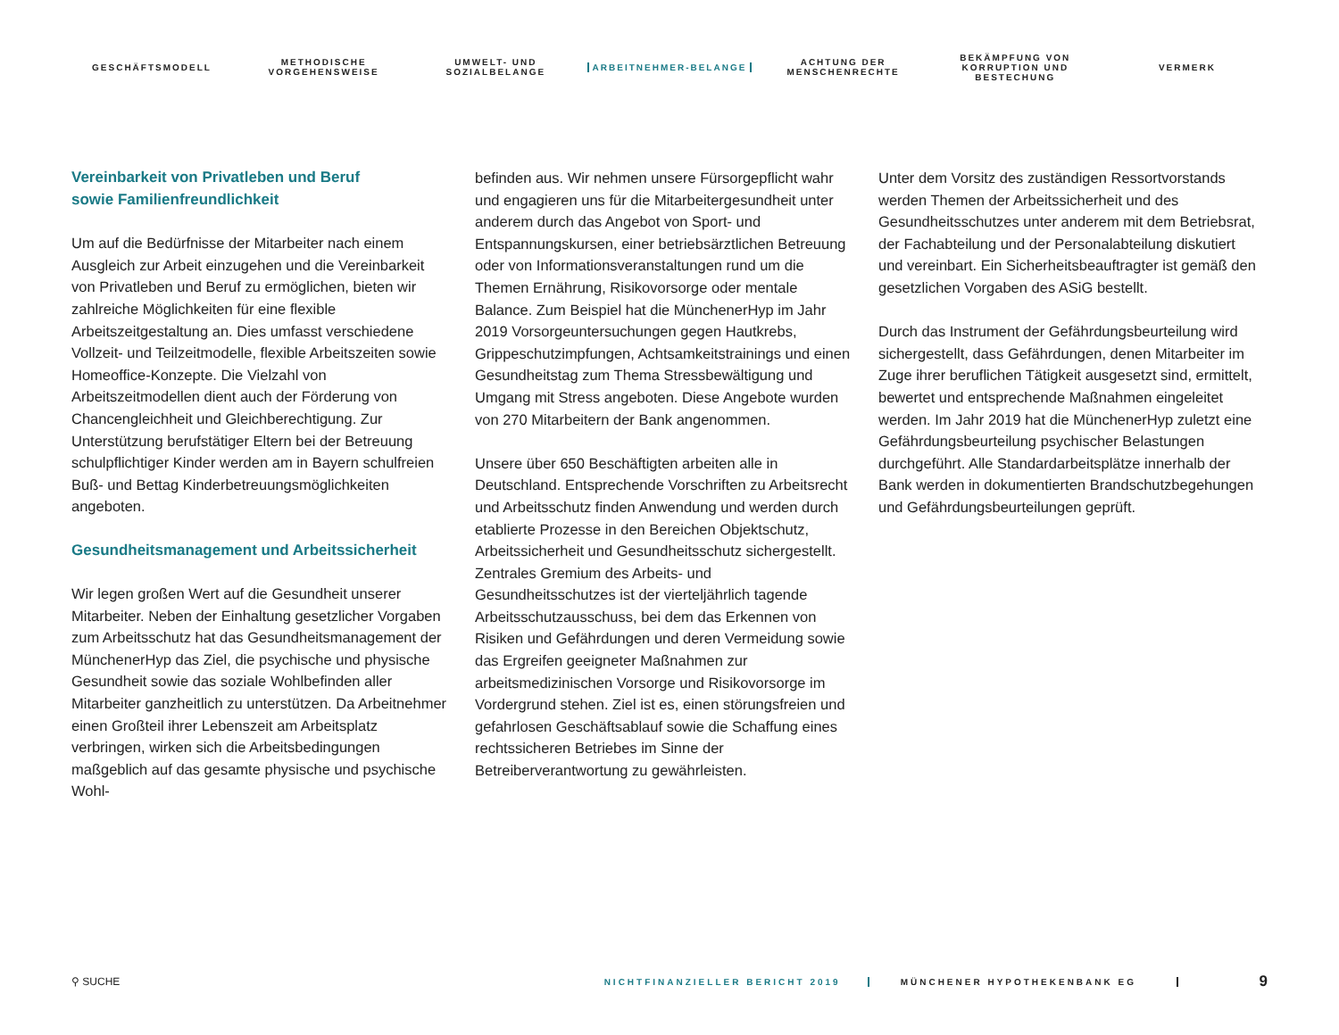GESCHÄFTSMODELL
METHODISCHE VORGEHENSWEISE
UMWELT- UND SOZIALBELANGE
ARBEITNEHMER-BELANGE
ACHTUNG DER MENSCHENRECHTE
BEKÄMPFUNG VON KORRUPTION UND BESTECHUNG
VERMERK
Vereinbarkeit von Privatleben und Beruf
sowie Familienfreundlichkeit
Um auf die Bedürfnisse der Mitarbeiter nach einem Ausgleich zur Arbeit einzugehen und die Vereinbarkeit von Privatleben und Beruf zu ermöglichen, bieten wir zahlreiche Möglichkeiten für eine flexible Arbeitszeitgestaltung an. Dies umfasst verschiedene Vollzeit- und Teilzeitmodelle, flexible Arbeitszeiten sowie Homeoffice-Konzepte. Die Vielzahl von Arbeitszeitmodellen dient auch der Förderung von Chancengleichheit und Gleichberechtigung. Zur Unterstützung berufstätiger Eltern bei der Betreuung schulpflichtiger Kinder werden am in Bayern schulfreien Buß- und Bettag Kinderbetreuungsmöglichkeiten angeboten.
Gesundheitsmanagement und Arbeitssicherheit
Wir legen großen Wert auf die Gesundheit unserer Mitarbeiter. Neben der Einhaltung gesetzlicher Vorgaben zum Arbeitsschutz hat das Gesundheitsmanagement der MünchenerHyp das Ziel, die psychische und physische Gesundheit sowie das soziale Wohlbefinden aller Mitarbeiter ganzheitlich zu unterstützen. Da Arbeitnehmer einen Großteil ihrer Lebenszeit am Arbeitsplatz verbringen, wirken sich die Arbeitsbedingungen maßgeblich auf das gesamte physische und psychische Wohl-
befinden aus. Wir nehmen unsere Fürsorgepflicht wahr und engagieren uns für die Mitarbeitergesundheit unter anderem durch das Angebot von Sport- und Entspannungskursen, einer betriebsärztlichen Betreuung oder von Informationsveranstaltungen rund um die Themen Ernährung, Risikovorsorge oder mentale Balance. Zum Beispiel hat die MünchenerHyp im Jahr 2019 Vorsorgeuntersuchungen gegen Hautkrebs, Grippeschutzimpfungen, Achtsamkeitstrainings und einen Gesundheitstag zum Thema Stressbewältigung und Umgang mit Stress angeboten. Diese Angebote wurden von 270 Mitarbeitern der Bank angenommen.
Unsere über 650 Beschäftigten arbeiten alle in Deutschland. Entsprechende Vorschriften zu Arbeitsrecht und Arbeitsschutz finden Anwendung und werden durch etablierte Prozesse in den Bereichen Objektschutz, Arbeitssicherheit und Gesundheitsschutz sichergestellt. Zentrales Gremium des Arbeits- und Gesundheitsschutzes ist der vierteljährlich tagende Arbeitsschutzausschuss, bei dem das Erkennen von Risiken und Gefährdungen und deren Vermeidung sowie das Ergreifen geeigneter Maßnahmen zur arbeitsmedizinischen Vorsorge und Risikovorsorge im Vordergrund stehen. Ziel ist es, einen störungsfreien und gefahrlosen Geschäftsablauf sowie die Schaffung eines rechtssicheren Betriebes im Sinne der Betreiberverantwortung zu gewährleisten.
Unter dem Vorsitz des zuständigen Ressortvorstands werden Themen der Arbeitssicherheit und des Gesundheitsschutzes unter anderem mit dem Betriebsrat, der Fachabteilung und der Personalabteilung diskutiert und vereinbart. Ein Sicherheitsbeauftragter ist gemäß den gesetzlichen Vorgaben des ASiG bestellt.
Durch das Instrument der Gefährdungsbeurteilung wird sichergestellt, dass Gefährdungen, denen Mitarbeiter im Zuge ihrer beruflichen Tätigkeit ausgesetzt sind, ermittelt, bewertet und entsprechende Maßnahmen eingeleitet werden. Im Jahr 2019 hat die MünchenerHyp zuletzt eine Gefährdungsbeurteilung psychischer Belastungen durchgeführt. Alle Standardarbeitsplätze innerhalb der Bank werden in dokumentierten Brandschutzbegehungen und Gefährdungsbeurteilungen geprüft.
⚲ SUCHE
NICHTFINANZIELLER BERICHT 2019 MÜNCHENER HYPOTHEKENBANK EG
9